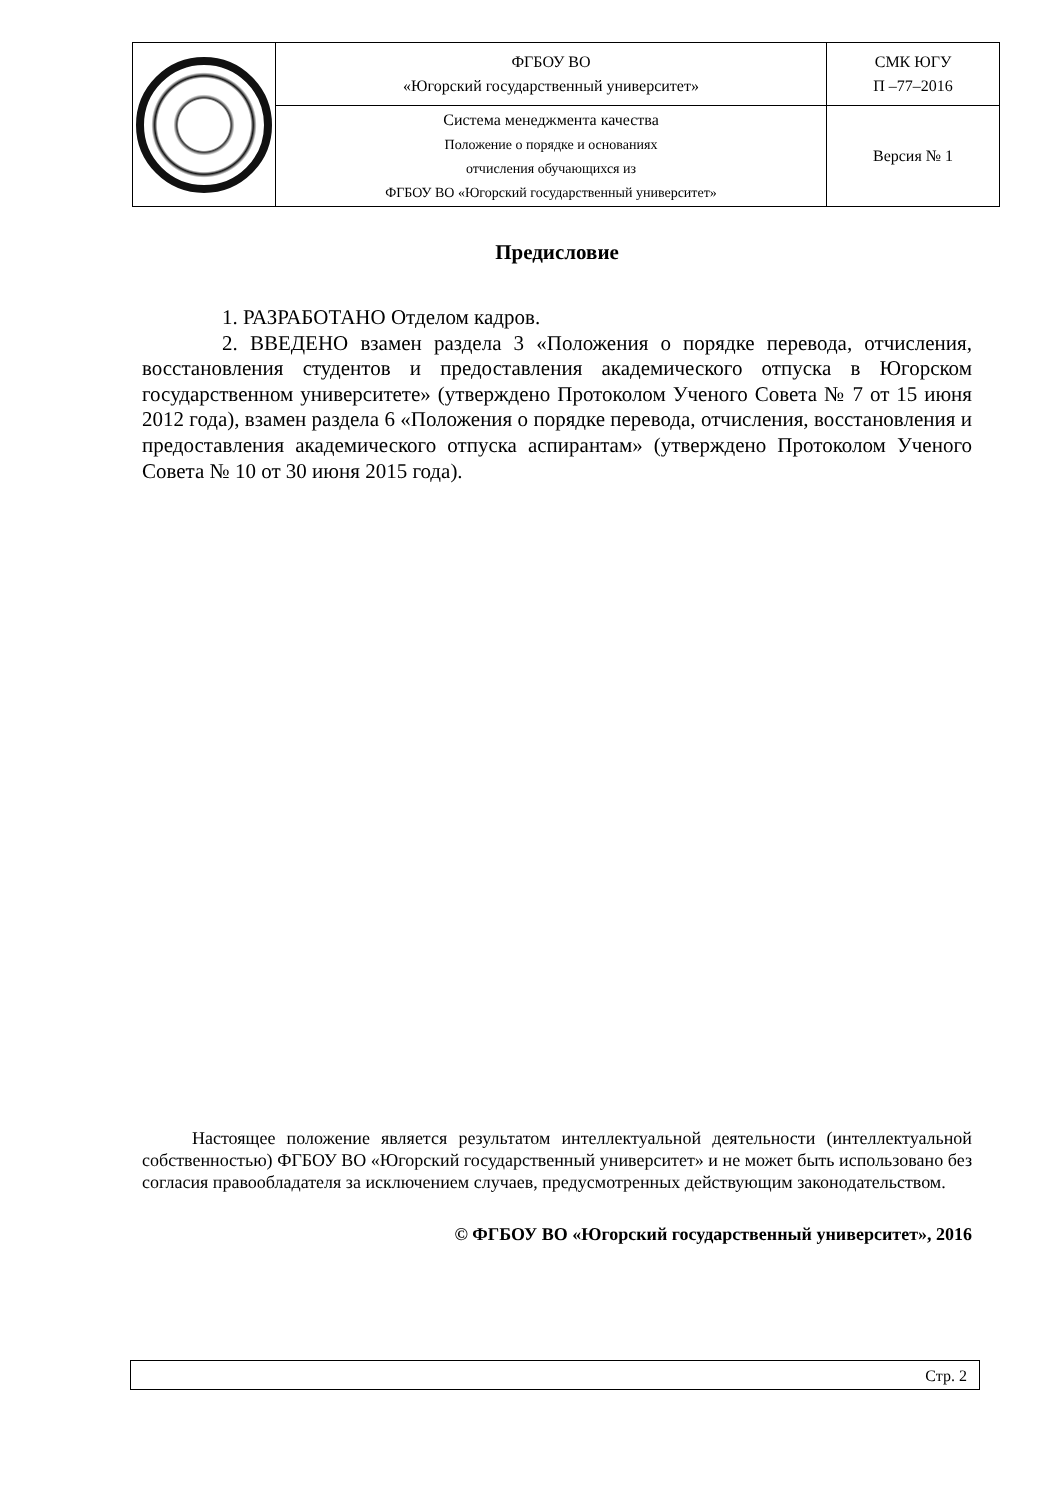| | ФГБОУ ВО «Югорский государственный университет» | СМК ЮГУ П –77–2016 |
| | Система менеджмента качества Положение о порядке и основаниях отчисления обучающихся из ФГБОУ ВО «Югорский государственный университет» | Версия № 1 |
Предисловие
1. РАЗРАБОТАНО Отделом кадров.
2. ВВЕДЕНО взамен раздела 3 «Положения о порядке перевода, отчисления, восстановления студентов и предоставления академического отпуска в Югорском государственном университете» (утверждено Протоколом Ученого Совета № 7 от 15 июня 2012 года), взамен раздела 6 «Положения о порядке перевода, отчисления, восстановления и предоставления академического отпуска аспирантам» (утверждено Протоколом Ученого Совета № 10 от 30 июня 2015 года).
Настоящее положение является результатом интеллектуальной деятельности (интеллектуальной собственностью) ФГБОУ ВО «Югорский государственный университет» и не может быть использовано без согласия правообладателя за исключением случаев, предусмотренных действующим законодательством.
© ФГБОУ ВО «Югорский государственный университет», 2016
Стр. 2